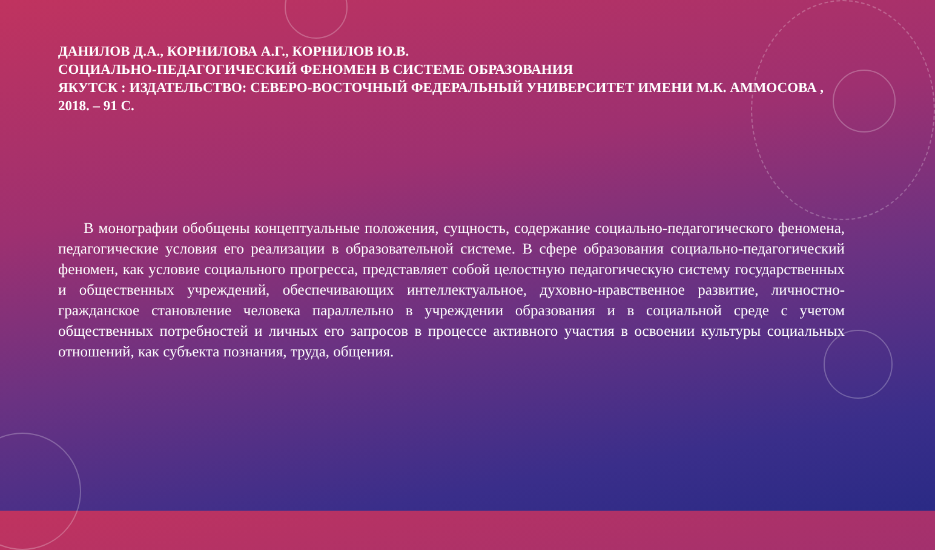ДАНИЛОВ Д.А., КОРНИЛОВА А.Г., КОРНИЛОВ Ю.В.
СОЦИАЛЬНО-ПЕДАГОГИЧЕСКИЙ ФЕНОМЕН В СИСТЕМЕ ОБРАЗОВАНИЯ
ЯКУТСК : ИЗДАТЕЛЬСТВО: СЕВЕРО-ВОСТОЧНЫЙ ФЕДЕРАЛЬНЫЙ УНИВЕРСИТЕТ ИМЕНИ М.К. АММОСОВА , 2018. – 91 С.
В монографии обобщены концептуальные положения, сущность, содержание социально-педагогического феномена, педагогические условия его реализации в образовательной системе. В сфере образования социально-педагогический феномен, как условие социального прогресса, представляет собой целостную педагогическую систему государственных и общественных учреждений, обеспечивающих интеллектуальное, духовно-нравственное развитие, личностно-гражданское становление человека параллельно в учреждении образования и в социальной среде с учетом общественных потребностей и личных его запросов в процессе активного участия в освоении культуры социальных отношений, как субъекта познания, труда, общения.